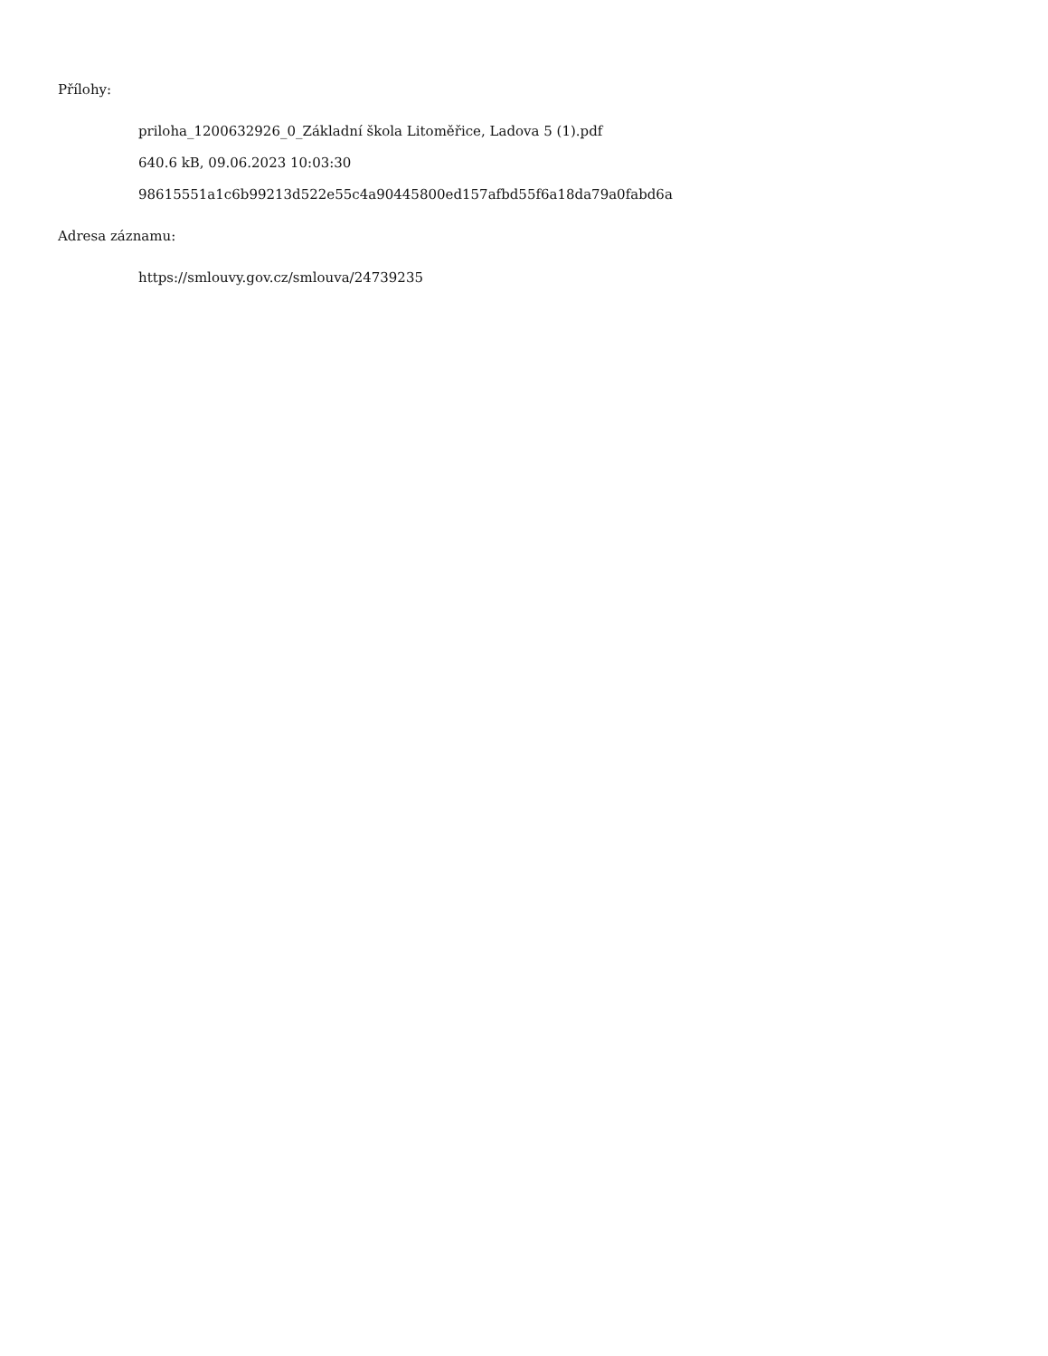Přílohy:
priloha_1200632926_0_Základní škola Litoměřice, Ladova 5 (1).pdf
640.6 kB, 09.06.2023 10:03:30
98615551a1c6b99213d522e55c4a90445800ed157afbd55f6a18da79a0fabd6a
Adresa záznamu:
https://smlouvy.gov.cz/smlouva/24739235